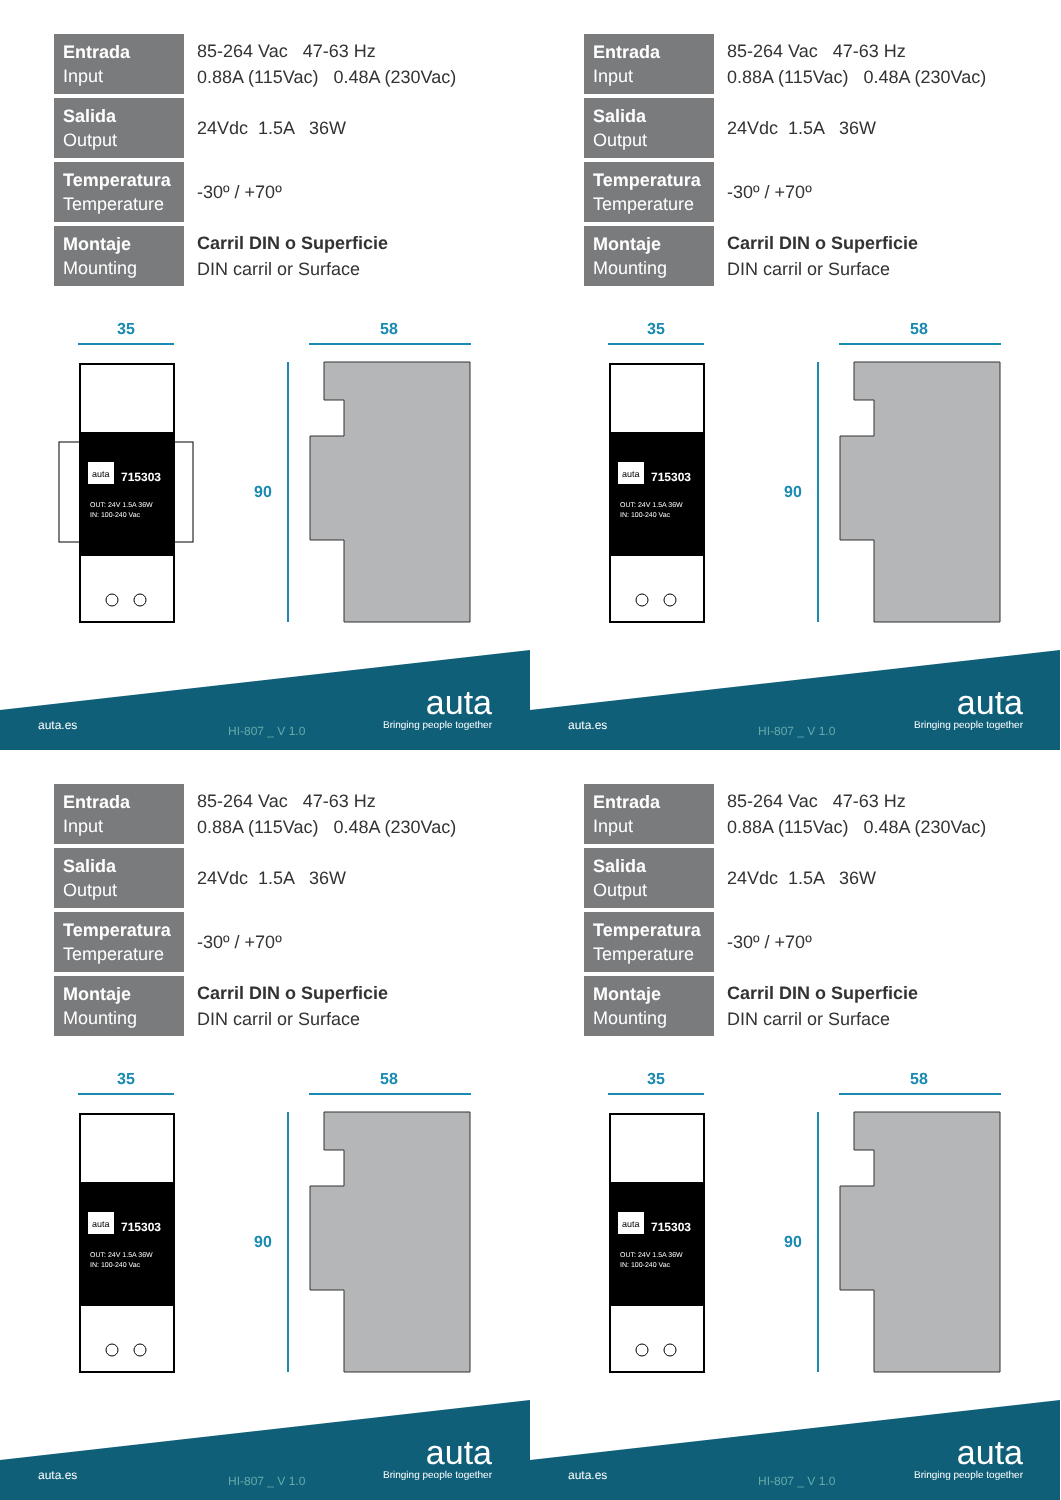| Entrada Input | 85-264 Vac 47-63 Hz 0.88A (115Vac) 0.48A (230Vac) |
| Salida Output | 24Vdc 1.5A 36W |
| Temperatura Temperature | -30º / +70º |
| Montaje Mounting | Carril DIN o Superficie DIN carril or Surface |
35 58
90
auta
715303
OUT: 24V 1.5A 36W
IN: 100-240 Vac
auta.es HI-807 _ V 1.0
auta
Bringing people together
| Entrada Input | 85-264 Vac 47-63 Hz 0.88A (115Vac) 0.48A (230Vac) |
| Salida Output | 24Vdc 1.5A 36W |
| Temperatura Temperature | -30º / +70º |
| Montaje Mounting | Carril DIN o Superficie DIN carril or Surface |
35 58
90
auta
715303
OUT: 24V 1.5A 36W
IN: 100-240 Vac
auta.es HI-807 _ V 1.0
auta
Bringing people together
| Entrada Input | 85-264 Vac 47-63 Hz 0.88A (115Vac) 0.48A (230Vac) |
| Salida Output | 24Vdc 1.5A 36W |
| Temperatura Temperature | -30º / +70º |
| Montaje Mounting | Carril DIN o Superficie DIN carril or Surface |
35 58
90
auta
715303
OUT: 24V 1.5A 36W
IN: 100-240 Vac
auta.es HI-807 _ V 1.0
auta
Bringing people together
| Entrada Input | 85-264 Vac 47-63 Hz 0.88A (115Vac) 0.48A (230Vac) |
| Salida Output | 24Vdc 1.5A 36W |
| Temperatura Temperature | -30º / +70º |
| Montaje Mounting | Carril DIN o Superficie DIN carril or Surface |
35 58
90
auta
715303
OUT: 24V 1.5A 36W
IN: 100-240 Vac
auta.es HI-807 _ V 1.0
auta
Bringing people together